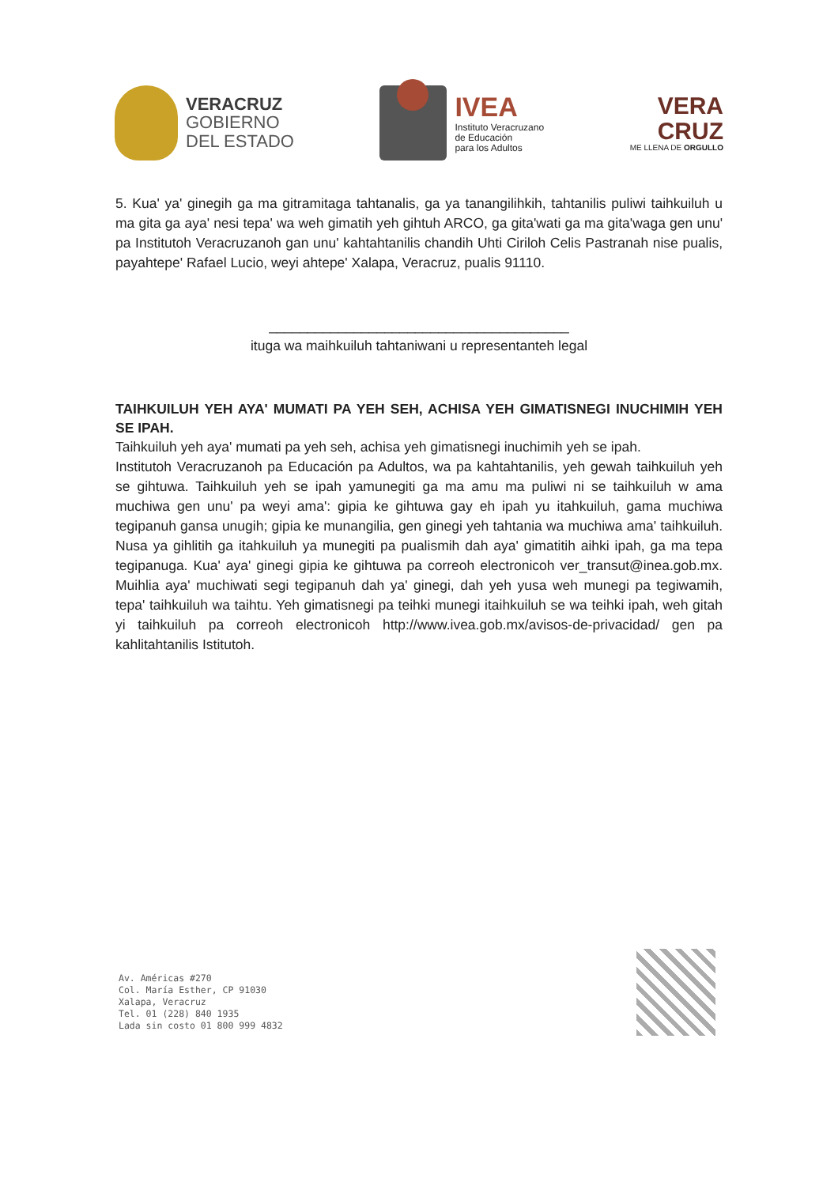VERACRUZ
GOBIERNO
DEL ESTADO
IVEA
Instituto Veracruzano
de Educación
para los Adultos
VERA
CRUZ
ME LLENA DE ORGULLO
5. Kua' ya' ginegih ga ma gitramitaga tahtanalis, ga ya tanangilihkih, tahtanilis puliwi taihkuiluh u ma gita ga aya' nesi tepa' wa weh gimatih yeh gihtuh ARCO, ga gita'wati ga ma gita'waga gen unu' pa Institutoh Veracruzanoh gan unu' kahtahtanilis chandih Uhti Ciriloh Celis Pastranah nise pualis, payahtepe' Rafael Lucio, weyi ahtepe' Xalapa, Veracruz, pualis 91110.
_______________________________________
ituga wa maihkuiluh tahtaniwani u representanteh legal
TAIHKUILUH YEH AYA' MUMATI PA YEH SEH, ACHISA YEH GIMATISNEGI INUCHIMIH YEH SE IPAH.
Taihkuiluh yeh aya' mumati pa yeh seh, achisa yeh gimatisnegi inuchimih yeh se ipah.
Institutoh Veracruzanoh pa Educación pa Adultos, wa pa kahtahtanilis, yeh gewah taihkuiluh yeh se gihtuwa. Taihkuiluh yeh se ipah yamunegiti ga ma amu ma puliwi ni se taihkuiluh w ama muchiwa gen unu' pa weyi ama': gipia ke gihtuwa gay eh ipah yu itahkuiluh, gama muchiwa tegipanuh gansa unugih; gipia ke munangilia, gen ginegi yeh tahtania wa muchiwa ama' taihkuiluh. Nusa ya gihlitih ga itahkuiluh ya munegiti pa pualismih dah aya' gimatitih aihki ipah, ga ma tepa tegipanuga. Kua' aya' ginegi gipia ke gihtuwa pa correoh electronicoh ver_transut@inea.gob.mx. Muihlia aya' muchiwati segi tegipanuh dah ya' ginegi, dah yeh yusa weh munegi pa tegiwamih, tepa' taihkuiluh wa taihtu. Yeh gimatisnegi pa teihki munegi itaihkuiluh se wa teihki ipah, weh gitah yi taihkuiluh pa correoh electronicoh http://www.ivea.gob.mx/avisos-de-privacidad/ gen pa kahlitahtanilis Istitutoh.
Av. Américas #270
Col. María Esther, CP 91030
Xalapa, Veracruz
Tel. 01 (228) 840 1935
Lada sin costo 01 800 999 4832